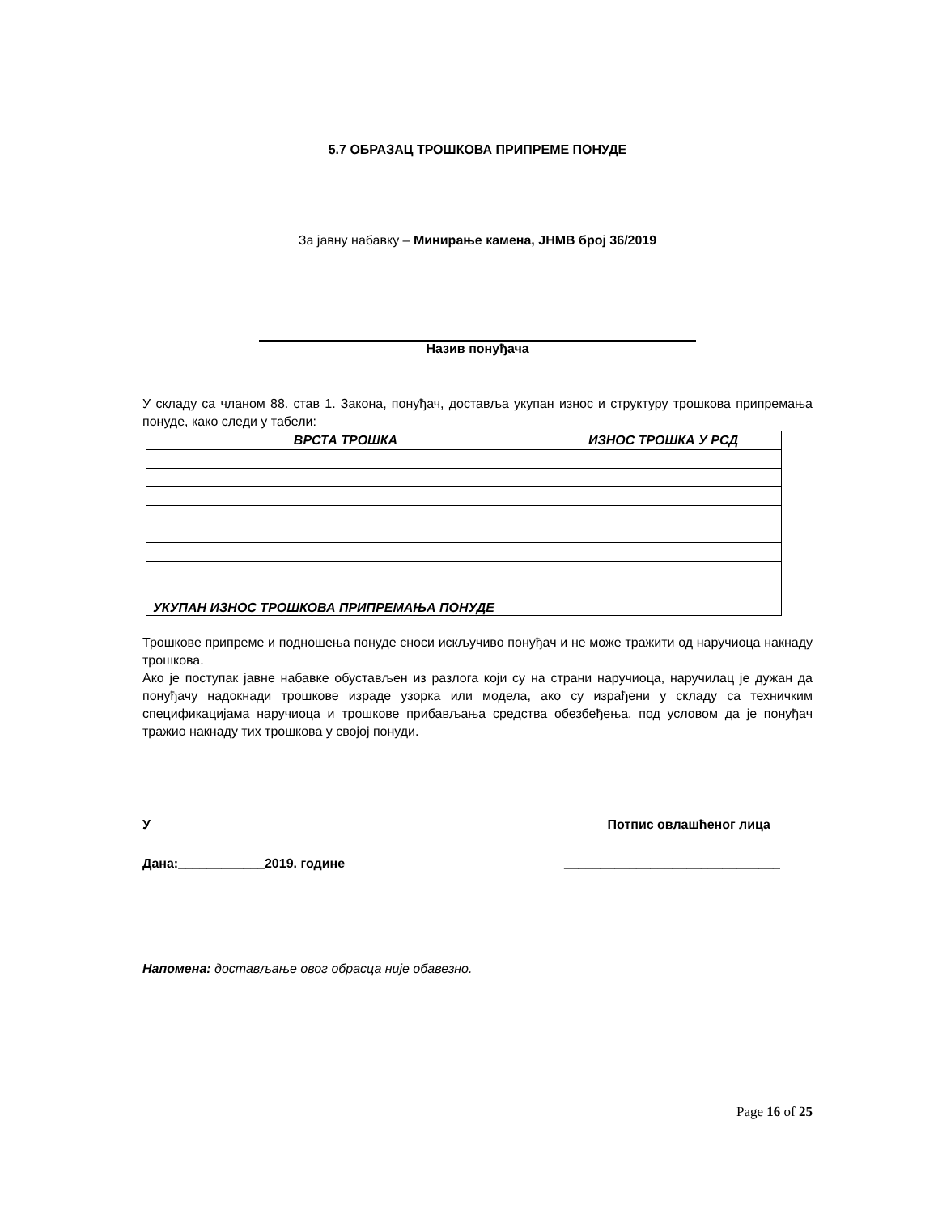5.7 ОБРАЗАЦ ТРОШКОВА ПРИПРЕМЕ ПОНУДЕ
За јавну набавку – Минирање камена, ЈНМВ број 36/2019
Назив понуђача
У складу са чланом 88. став 1. Закона, понуђач, доставља укупан износ и структуру трошкова припремања понуде, како следи у табели:
| ВРСТА ТРОШКА | ИЗНОС ТРОШКА У РСД |
| --- | --- |
| УКУПАН ИЗНОС ТРОШКОВА ПРИПРЕМАЊА ПОНУДЕ | |
Трошкове припреме и подношења понуде сноси искључиво понуђач и не може тражити од наручиоца накнаду трошкова.
Ако је поступак јавне набавке обустављен из разлога који су на страни наручиоца, наручилац је дужан да понуђачу надокнади трошкове израде узорка или модела, ако су израђени у складу са техничким спецификацијама наручиоца и трошкове прибављања средства обезбеђења, под условом да је понуђач тражио накнаду тих трошкова у својој понуди.
У ____________________________ Потпис овлашћеног лица
Дана:____________2019. године ______________________________
Напомена: достављање овог обрасца није обавезно.
Page 16 of 25